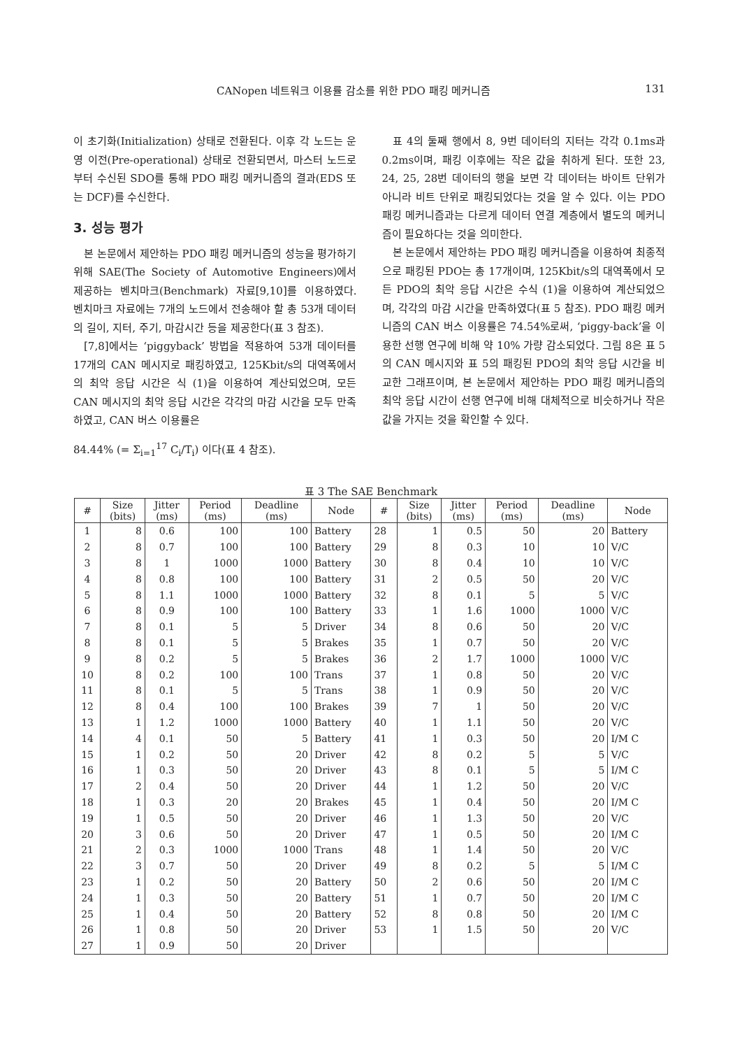CANopen 네트워크 이용률 감소를 위한 PDO 패킹 메커니즘 131
이 초기화(Initialization) 상태로 전환된다. 이후 각 노드는 운영 이전(Pre-operational) 상태로 전환되면서, 마스터 노드로부터 수신된 SDO를 통해 PDO 패킹 메커니즘의 결과(EDS 또는 DCF)를 수신한다.
3. 성능 평가
본 논문에서 제안하는 PDO 패킹 메커니즘의 성능을 평가하기 위해 SAE(The Society of Automotive Engineers)에서 제공하는 벤치마크(Benchmark) 자료[9,10]를 이용하였다. 벤치마크 자료에는 7개의 노드에서 전송해야 할 총 53개 데이터의 길이, 지터, 주기, 마감시간 등을 제공한다(표 3 참조).
[7,8]에서는 ‘piggyback’ 방법을 적용하여 53개 데이터를 17개의 CAN 메시지로 패킹하였고, 125Kbit/s의 대역폭에서의 최악 응답 시간은 식 (1)을 이용하여 계산되었으며, 모든 CAN 메시지의 최악 응답 시간은 각각의 마감 시간을 모두 만족하였고, CAN 버스 이용률은
84.44% (= Σ<sub>i=1</sub><sup>17</sup> C<sub>i</sub>/T<sub>i</sub>) 이다(표 4 참조).
표 4의 둘째 행에서 8, 9번 데이터의 지터는 각각 0.1ms과 0.2ms이며, 패킹 이후에는 작은 값을 취하게 된다. 또한 23, 24, 25, 28번 데이터의 행을 보면 각 데이터는 바이트 단위가 아니라 비트 단위로 패킹되었다는 것을 알 수 있다. 이는 PDO 패킹 메커니즘과는 다르게 데이터 연결 계층에서 별도의 메커니즘이 필요하다는 것을 의미한다.
본 논문에서 제안하는 PDO 패킹 메커니즘을 이용하여 최종적으로 패킹된 PDO는 총 17개이며, 125Kbit/s의 대역폭에서 모든 PDO의 최악 응답 시간은 수식 (1)을 이용하여 계산되었으며, 각각의 마감 시간을 만족하였다(표 5 참조). PDO 패킹 메커니즘의 CAN 버스 이용률은 74.54%로써, ‘piggy-back’을 이용한 선행 연구에 비해 약 10% 가량 감소되었다. 그림 8은 표 5의 CAN 메시지와 표 5의 패킹된 PDO의 최악 응답 시간을 비교한 그래프이며, 본 논문에서 제안하는 PDO 패킹 메커니즘의 최악 응답 시간이 선행 연구에 비해 대체적으로 비슷하거나 작은 값을 가지는 것을 확인할 수 있다.
표 3 The SAE Benchmark
| # | Size (bits) | Jitter (ms) | Period (ms) | Deadline (ms) | Node | # | Size (bits) | Jitter (ms) | Period (ms) | Deadline (ms) | Node |
| --- | --- | --- | --- | --- | --- | --- | --- | --- | --- | --- | --- |
| 1 | 8 | 0.6 | 100 | 100 | Battery | 28 | 1 | 0.5 | 50 | 20 | Battery |
| 2 | 8 | 0.7 | 100 | 100 | Battery | 29 | 8 | 0.3 | 10 | 10 | V/C |
| 3 | 8 | 1 | 1000 | 1000 | Battery | 30 | 8 | 0.4 | 10 | 10 | V/C |
| 4 | 8 | 0.8 | 100 | 100 | Battery | 31 | 2 | 0.5 | 50 | 20 | V/C |
| 5 | 8 | 1.1 | 1000 | 1000 | Battery | 32 | 8 | 0.1 | 5 | 5 | V/C |
| 6 | 8 | 0.9 | 100 | 100 | Battery | 33 | 1 | 1.6 | 1000 | 1000 | V/C |
| 7 | 8 | 0.1 | 5 | 5 | Driver | 34 | 8 | 0.6 | 50 | 20 | V/C |
| 8 | 8 | 0.1 | 5 | 5 | Brakes | 35 | 1 | 0.7 | 50 | 20 | V/C |
| 9 | 8 | 0.2 | 5 | 5 | Brakes | 36 | 2 | 1.7 | 1000 | 1000 | V/C |
| 10 | 8 | 0.2 | 100 | 100 | Trans | 37 | 1 | 0.8 | 50 | 20 | V/C |
| 11 | 8 | 0.1 | 5 | 5 | Trans | 38 | 1 | 0.9 | 50 | 20 | V/C |
| 12 | 8 | 0.4 | 100 | 100 | Brakes | 39 | 7 | 1 | 50 | 20 | V/C |
| 13 | 1 | 1.2 | 1000 | 1000 | Battery | 40 | 1 | 1.1 | 50 | 20 | V/C |
| 14 | 4 | 0.1 | 50 | 5 | Battery | 41 | 1 | 0.3 | 50 | 20 | I/M C |
| 15 | 1 | 0.2 | 50 | 20 | Driver | 42 | 8 | 0.2 | 5 | 5 | V/C |
| 16 | 1 | 0.3 | 50 | 20 | Driver | 43 | 8 | 0.1 | 5 | 5 | I/M C |
| 17 | 2 | 0.4 | 50 | 20 | Driver | 44 | 1 | 1.2 | 50 | 20 | V/C |
| 18 | 1 | 0.3 | 20 | 20 | Brakes | 45 | 1 | 0.4 | 50 | 20 | I/M C |
| 19 | 1 | 0.5 | 50 | 20 | Driver | 46 | 1 | 1.3 | 50 | 20 | V/C |
| 20 | 3 | 0.6 | 50 | 20 | Driver | 47 | 1 | 0.5 | 50 | 20 | I/M C |
| 21 | 2 | 0.3 | 1000 | 1000 | Trans | 48 | 1 | 1.4 | 50 | 20 | V/C |
| 22 | 3 | 0.7 | 50 | 20 | Driver | 49 | 8 | 0.2 | 5 | 5 | I/M C |
| 23 | 1 | 0.2 | 50 | 20 | Battery | 50 | 2 | 0.6 | 50 | 20 | I/M C |
| 24 | 1 | 0.3 | 50 | 20 | Battery | 51 | 1 | 0.7 | 50 | 20 | I/M C |
| 25 | 1 | 0.4 | 50 | 20 | Battery | 52 | 8 | 0.8 | 50 | 20 | I/M C |
| 26 | 1 | 0.8 | 50 | 20 | Driver | 53 | 1 | 1.5 | 50 | 20 | V/C |
| 27 | 1 | 0.9 | 50 | 20 | Driver | | | | | | |